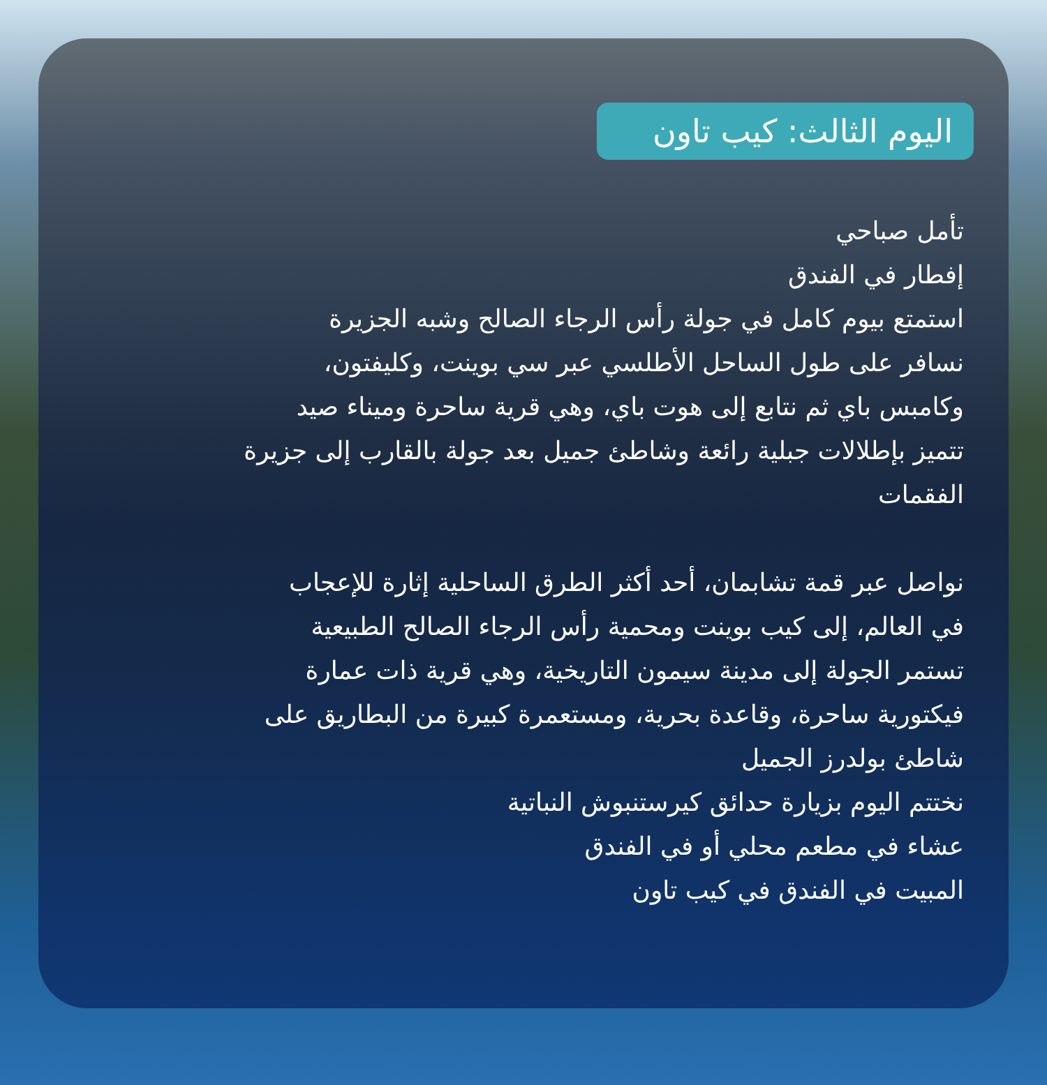اليوم الثالث: كيب تاون
تأمل صباحي
إفطار في الفندق
استمتع بيوم كامل في جولة رأس الرجاء الصالح وشبه الجزيرة
نسافر على طول الساحل الأطلسي عبر سي بوينت، وكليفتون،
وكامبس باي ثم نتابع إلى هوت باي، وهي قرية ساحرة وميناء صيد
تتميز بإطلالات جبلية رائعة وشاطئ جميل بعد جولة بالقارب إلى جزيرة
الفقمات
نواصل عبر قمة تشابمان، أحد أكثر الطرق الساحلية إثارة للإعجاب
في العالم، إلى كيب بوينت ومحمية رأس الرجاء الصالح الطبيعية
تستمر الجولة إلى مدينة سيمون التاريخية، وهي قرية ذات عمارة
فيكتورية ساحرة، وقاعدة بحرية، ومستعمرة كبيرة من البطاريق على
شاطئ بولدرز الجميل
نختتم اليوم بزيارة حدائق كيرستنبوش النباتية
عشاء في مطعم محلي أو في الفندق
المبيت في الفندق في كيب تاون